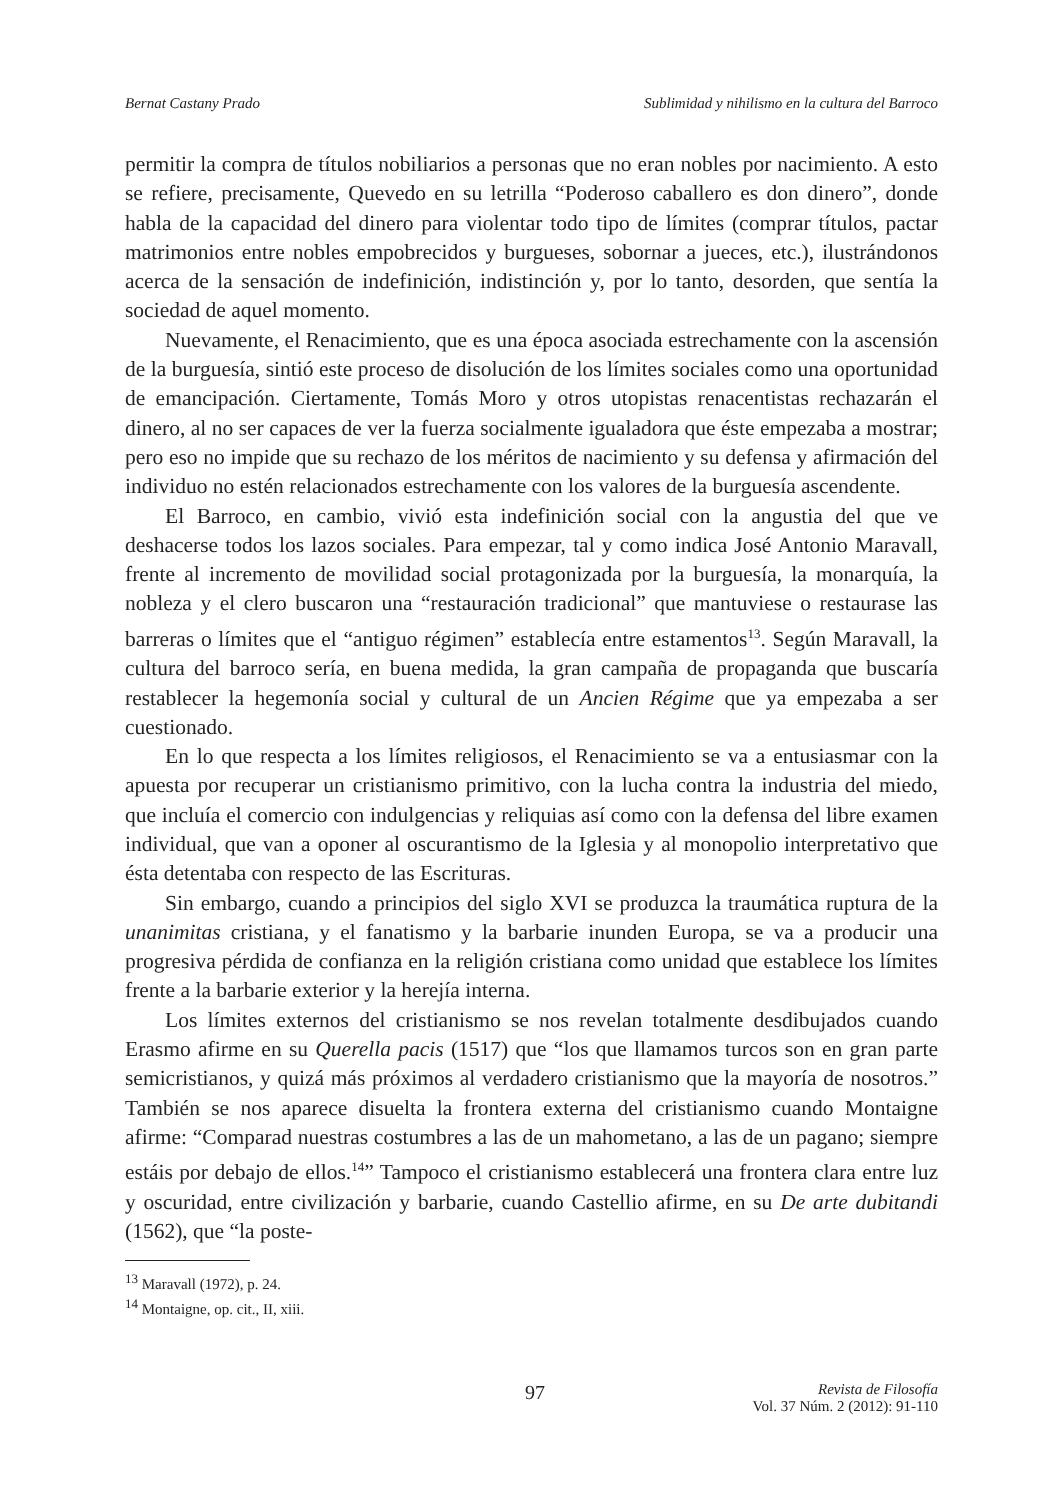Bernat Castany Prado Sublimidad y nihilismo en la cultura del Barroco
permitir la compra de títulos nobiliarios a personas que no eran nobles por nacimiento. A esto se refiere, precisamente, Quevedo en su letrilla “Poderoso caballero es don dinero”, donde habla de la capacidad del dinero para violentar todo tipo de límites (comprar títulos, pactar matrimonios entre nobles empobrecidos y burgueses, sobornar a jueces, etc.), ilustrándonos acerca de la sensación de indefinición, indistinción y, por lo tanto, desorden, que sentía la sociedad de aquel momento.
Nuevamente, el Renacimiento, que es una época asociada estrechamente con la ascensión de la burguesía, sintió este proceso de disolución de los límites sociales como una oportunidad de emancipación. Ciertamente, Tomás Moro y otros utopistas renacentistas rechazarán el dinero, al no ser capaces de ver la fuerza socialmente igualadora que éste empezaba a mostrar; pero eso no impide que su rechazo de los méritos de nacimiento y su defensa y afirmación del individuo no estén relacionados estrechamente con los valores de la burguesía ascendente.
El Barroco, en cambio, vivió esta indefinición social con la angustia del que ve deshacerse todos los lazos sociales. Para empezar, tal y como indica José Antonio Maravall, frente al incremento de movilidad social protagonizada por la burguesía, la monarquía, la nobleza y el clero buscaron una “restauración tradicional” que mantuviese o restaurase las barreras o límites que el “antiguo régimen” establecía entre estamentos<sup>13</sup>. Según Maravall, la cultura del barroco sería, en buena medida, la gran campaña de propaganda que buscaría restablecer la hegemonía social y cultural de un Ancien Régime que ya empezaba a ser cuestionado.
En lo que respecta a los límites religiosos, el Renacimiento se va a entusiasmar con la apuesta por recuperar un cristianismo primitivo, con la lucha contra la industria del miedo, que incluía el comercio con indulgencias y reliquias así como con la defensa del libre examen individual, que van a oponer al oscurantismo de la Iglesia y al monopolio interpretativo que ésta detentaba con respecto de las Escrituras.
Sin embargo, cuando a principios del siglo XVI se produzca la traumática ruptura de la unanimitas cristiana, y el fanatismo y la barbarie inunden Europa, se va a producir una progresiva pérdida de confianza en la religión cristiana como unidad que establece los límites frente a la barbarie exterior y la herejía interna.
Los límites externos del cristianismo se nos revelan totalmente desdibujados cuando Erasmo afirme en su Querella pacis (1517) que “los que llamamos turcos son en gran parte semicristianos, y quizá más próximos al verdadero cristianismo que la mayoría de nosotros.” También se nos aparece disuelta la frontera externa del cristianismo cuando Montaigne afirme: “Comparad nuestras costumbres a las de un mahometano, a las de un pagano; siempre estáis por debajo de ellos.<sup>14</sup>” Tampoco el cristianismo establecerá una frontera clara entre luz y oscuridad, entre civilización y barbarie, cuando Castellio afirme, en su De arte dubitandi (1562), que “la poste-
<sup>13</sup> Maravall (1972), p. 24.
<sup>14</sup> Montaigne, op. cit., II, xiii.
97 Revista de Filosofía
Vol. 37 Núm. 2 (2012): 91-110